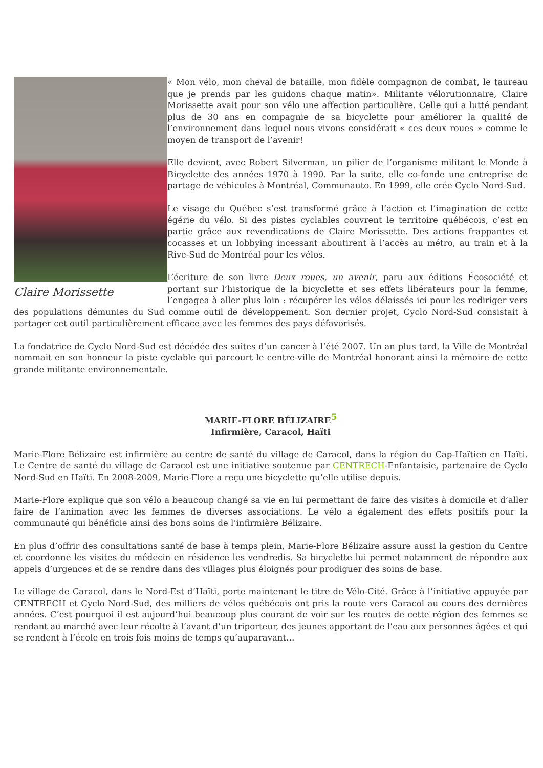Claire Morissette
« Mon vélo, mon cheval de bataille, mon fidèle compagnon de combat, le taureau que je prends par les guidons chaque matin». Militante vélorutionnaire, Claire Morissette avait pour son vélo une affection particulière. Celle qui a lutté pendant plus de 30 ans en compagnie de sa bicyclette pour améliorer la qualité de l’environnement dans lequel nous vivons considérait « ces deux roues » comme le moyen de transport de l’avenir!
Elle devient, avec Robert Silverman, un pilier de l’organisme militant le Monde à Bicyclette des années 1970 à 1990. Par la suite, elle co-fonde une entreprise de partage de véhicules à Montréal, Communauto. En 1999, elle crée Cyclo Nord-Sud.
Le visage du Québec s’est transformé grâce à l’action et l’imagination de cette égérie du vélo. Si des pistes cyclables couvrent le territoire québécois, c’est en partie grâce aux revendications de Claire Morissette. Des actions frappantes et cocasses et un lobbying incessant aboutirent à l’accès au métro, au train et à la Rive-Sud de Montréal pour les vélos.
L’écriture de son livre Deux roues, un avenir, paru aux éditions Écosociété et portant sur l’historique de la bicyclette et ses effets libérateurs pour la femme, l’engagea à aller plus loin : récupérer les vélos délaissés ici pour les rediriger vers des populations démunies du Sud comme outil de développement. Son dernier projet, Cyclo Nord-Sud consistait à partager cet outil particulièrement efficace avec les femmes des pays défavorisés.
La fondatrice de Cyclo Nord-Sud est décédée des suites d’un cancer à l’été 2007. Un an plus tard, la Ville de Montréal nommait en son honneur la piste cyclable qui parcourt le centre-ville de Montréal honorant ainsi la mémoire de cette grande militante environnementale.
MARIE-FLORE BÉLIZAIRE<sup>5</sup>
Infirmière, Caracol, Haïti
Marie-Flore Bélizaire est infirmière au centre de santé du village de Caracol, dans la région du Cap-Haïtien en Haïti. Le Centre de santé du village de Caracol est une initiative soutenue par CENTRECH-Enfantaisie, partenaire de Cyclo Nord-Sud en Haïti. En 2008-2009, Marie-Flore a reçu une bicyclette qu’elle utilise depuis.
Marie-Flore explique que son vélo a beaucoup changé sa vie en lui permettant de faire des visites à domicile et d’aller faire de l’animation avec les femmes de diverses associations. Le vélo a également des effets positifs pour la communauté qui bénéficie ainsi des bons soins de l’infirmière Bélizaire.
En plus d’offrir des consultations santé de base à temps plein, Marie-Flore Bélizaire assure aussi la gestion du Centre et coordonne les visites du médecin en résidence les vendredis. Sa bicyclette lui permet notamment de répondre aux appels d’urgences et de se rendre dans des villages plus éloignés pour prodiguer des soins de base.
Le village de Caracol, dans le Nord-Est d’Haïti, porte maintenant le titre de Vélo-Cité. Grâce à l’initiative appuyée par CENTRECH et Cyclo Nord-Sud, des milliers de vélos québécois ont pris la route vers Caracol au cours des dernières années. C’est pourquoi il est aujourd’hui beaucoup plus courant de voir sur les routes de cette région des femmes se rendant au marché avec leur récolte à l’avant d’un triporteur, des jeunes apportant de l’eau aux personnes âgées et qui se rendent à l’école en trois fois moins de temps qu’auparavant…